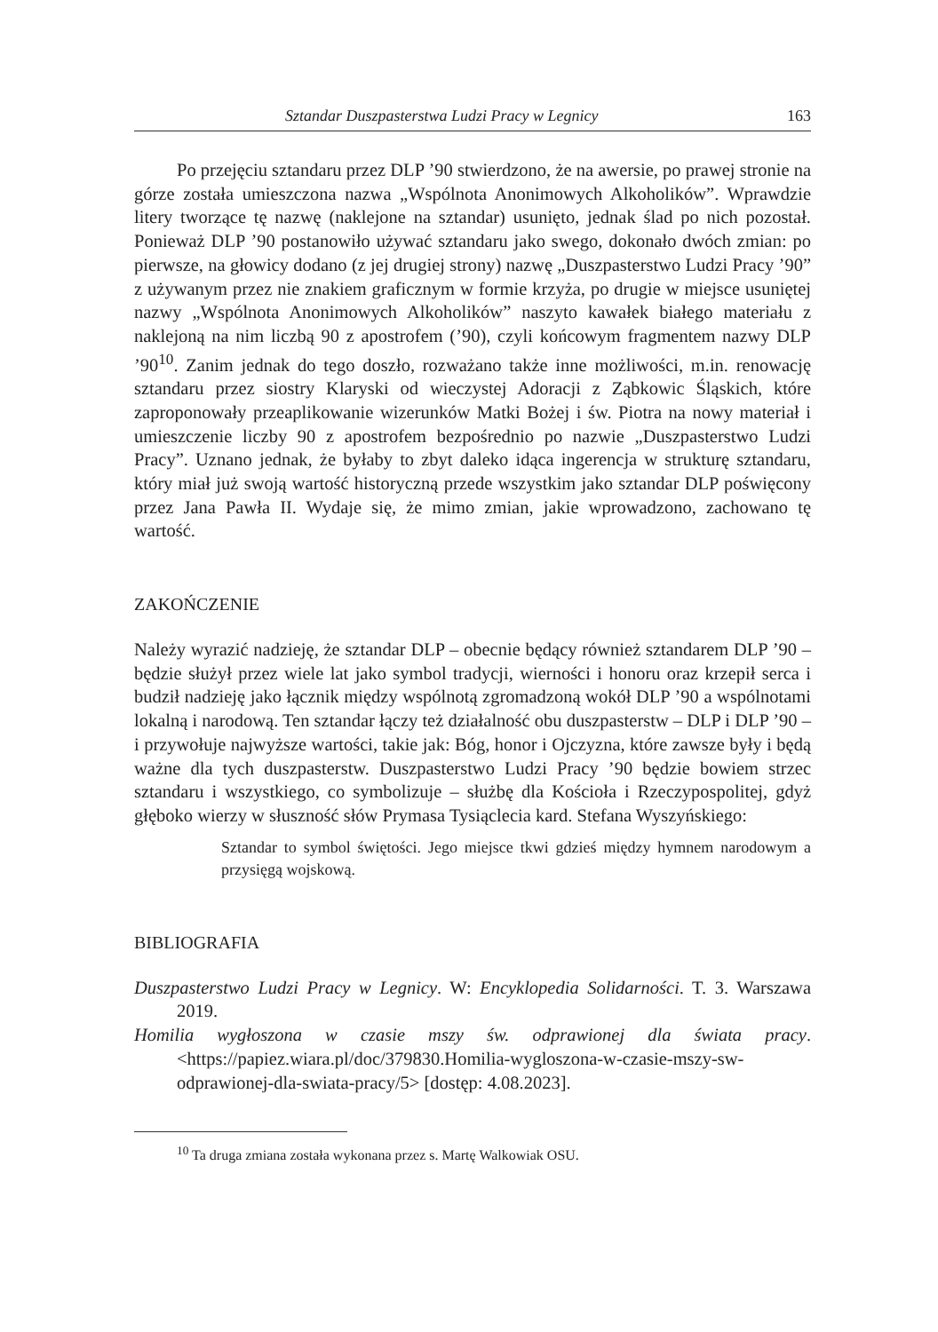Sztandar Duszpasterstwa Ludzi Pracy w Legnicy 163
Po przejęciu sztandaru przez DLP ’90 stwierdzono, że na awersie, po prawej stronie na górze została umieszczona nazwa „Wspólnota Anonimowych Alkoholików”. Wprawdzie litery tworzące tę nazwę (naklejone na sztandar) usunięto, jednak ślad po nich pozostał. Ponieważ DLP ’90 postanowiło używać sztandaru jako swego, dokonało dwóch zmian: po pierwsze, na głowicy dodano (z jej drugiej strony) nazwę „Duszpasterstwo Ludzi Pracy ’90” z używanym przez nie znakiem graficznym w formie krzyża, po drugie w miejsce usuniętej nazwy „Wspólnota Anonimowych Alkoholików” naszyto kawałek białego materiału z naklejoną na nim liczbą 90 z apostrofem (’90), czyli końcowym fragmentem nazwy DLP ’90<sup>10</sup>. Zanim jednak do tego doszło, rozważano także inne możliwości, m.in. renowację sztandaru przez siostry Klaryski od wieczystej Adoracji z Ząbkowic Śląskich, które zaproponowały przeaplikowanie wizerunków Matki Bożej i św. Piotra na nowy materiał i umieszczenie liczby 90 z apostrofem bezpośrednio po nazwie „Duszpasterstwo Ludzi Pracy”. Uznano jednak, że byłaby to zbyt daleko idąca ingerencja w strukturę sztandaru, który miał już swoją wartość historyczną przede wszystkim jako sztandar DLP poświęcony przez Jana Pawła II. Wydaje się, że mimo zmian, jakie wprowadzono, zachowano tę wartość.
ZAKOŃCZENIE
Należy wyrazić nadzieję, że sztandar DLP – obecnie będący również sztandarem DLP ’90 – będzie służył przez wiele lat jako symbol tradycji, wierności i honoru oraz krzepił serca i budził nadzieję jako łącznik między wspólnotą zgromadzoną wokół DLP ’90 a wspólnotami lokalną i narodową. Ten sztandar łączy też działalność obu duszpasterstw – DLP i DLP ’90 – i przywołuje najwyższe wartości, takie jak: Bóg, honor i Ojczyzna, które zawsze były i będą ważne dla tych duszpasterstw. Duszpasterstwo Ludzi Pracy ’90 będzie bowiem strzec sztandaru i wszystkiego, co symbolizuje – służbę dla Kościoła i Rzeczypospolitej, gdyż głęboko wierzy w słuszność słów Prymasa Tysiąclecia kard. Stefana Wyszyńskiego:
Sztandar to symbol świętości. Jego miejsce tkwi gdzieś między hymnem narodowym a przysięgą wojskową.
BIBLIOGRAFIA
Duszpasterstwo Ludzi Pracy w Legnicy. W: Encyklopedia Solidarności. T. 3. Warszawa 2019.
Homilia wygłoszona w czasie mszy św. odprawionej dla świata pracy. <https://papiez.wiara.pl/doc/379830.Homilia-wygloszona-w-czasie-mszy-sw-odprawionej-dla-swiata-pracy/5> [dostęp: 4.08.2023].
<sup>10</sup> Ta druga zmiana została wykonana przez s. Martę Walkowiak OSU.